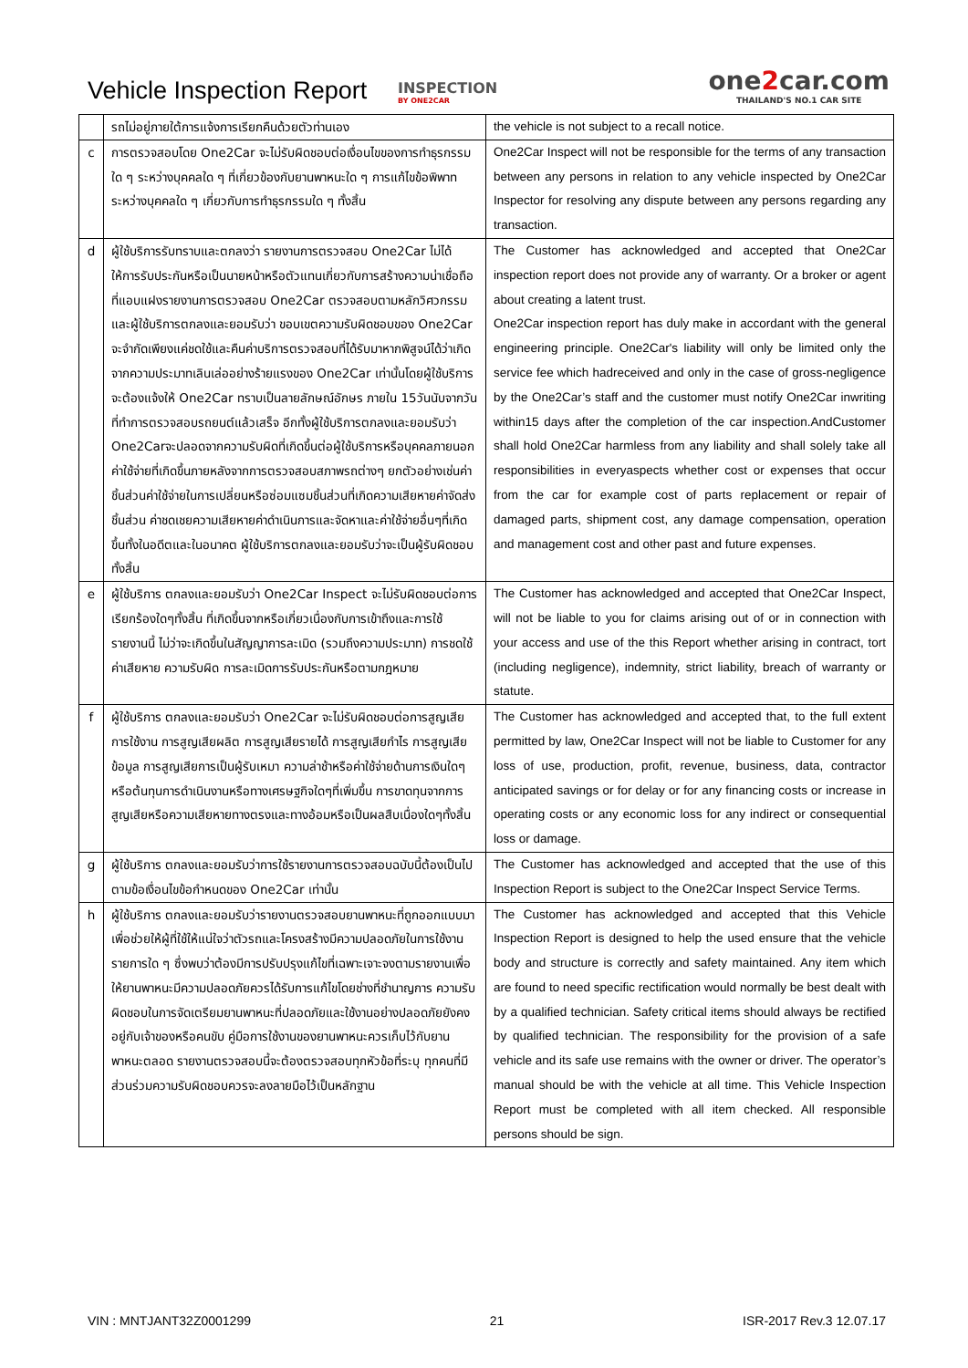Vehicle Inspection Report
INSPECTION
BY ONE2CAR
one2car.com
THAILAND'S NO.1 CAR SITE
| | รถไม่อยู่ภายใต้การแจ้งการเรียกคืนด้วยตัวท่านเอง | the vehicle is not subject to a recall notice. |
| c | การตรวจสอบโดย One2Car จะไม่รับผิดชอบต่อเงื่อนไขของการทำธุรกรรมใด ๆ ระหว่างบุคคลใด ๆ ที่เกี่ยวข้องกับยานพาหนะใด ๆ การแก้ไขข้อพิพาทระหว่างบุคคลใด ๆ เกี่ยวกับการทำธุรกรรมใด ๆ ทั้งสิ้น | One2Car Inspect will not be responsible for the terms of any transaction between any persons in relation to any vehicle inspected by One2Car Inspector for resolving any dispute between any persons regarding any transaction. |
| d | ผู้ใช้บริการรับทราบและตกลงว่า รายงานการตรวจสอบ One2Car ไม่ได้ให้การรับประกันหรือเป็นนายหน้าหรือตัวแทนเกี่ยวกับการสร้างความน่าเชื่อถือที่แอบแฝงรายงานการตรวจสอบ One2Car ตรวจสอบตามหลักวิศวกรรม และผู้ใช้บริการตกลงและยอมรับว่า ขอบเขตความรับผิดชอบของ One2Car จะจำกัดเพียงแค่ชดใช้และคืนค่าบริการตรวจสอบที่ได้รับมาหากพิสูจน์ได้ว่าเกิดจากความประมาทเลินเล่ออย่างร้ายแรงของ One2Car เท่านั้นโดยผู้ใช้บริการจะต้องแจ้งให้ One2Car ทราบเป็นลายลักษณ์อักษร ภายใน 15วันนับจากวันที่ทำการตรวจสอบรถยนต์แล้วเสร็จ อีกทั้งผู้ใช้บริการตกลงและยอมรับว่า One2Carจะปลอดจากความรับผิดที่เกิดขึ้นต่อผู้ใช้บริการหรือบุคคลภายนอก ค่าใช้จ่ายที่เกิดขึ้นภายหลังจากการตรวจสอบสภาพรถต่างๆ ยกตัวอย่างเช่นค่าชิ้นส่วนค่าใช้จ่ายในการเปลี่ยนหรือซ่อมแซมชิ้นส่วนที่เกิดความเสียหายค่าจัดส่งชิ้นส่วน ค่าชดเชยความเสียหายค่าดำเนินการและจัดหาและค่าใช้จ่ายอื่นๆที่เกิดขึ้นทั้งในอดีตและในอนาคต ผู้ใช้บริการตกลงและยอมรับว่าจะเป็นผู้รับผิดชอบทั้งสิ้น | The Customer has acknowledged and accepted that One2Car inspection report does not provide any of warranty. Or a broker or agent about creating a latent trust. One2Car inspection report has duly make in accordant with the general engineering principle. One2Car's liability will only be limited only the service fee which hadreceived and only in the case of gross-negligence by the One2Car’s staff and the customer must notify One2Car inwriting within15 days after the completion of the car inspection.AndCustomer shall hold One2Car harmless from any liability and shall solely take all responsibilities in everyaspects whether cost or expenses that occur from the car for example cost of parts replacement or repair of damaged parts, shipment cost, any damage compensation, operation and management cost and other past and future expenses. |
| e | ผู้ใช้บริการ ตกลงและยอมรับว่า One2Car Inspect จะไม่รับผิดชอบต่อการเรียกร้องใดๆทั้งสิ้น ที่เกิดขึ้นจากหรือเกี่ยวเนื่องกับการเข้าถึงและการใช้รายงานนี้ ไม่ว่าจะเกิดขึ้นในสัญญาการละเมิด (รวมถึงความประมาท) การชดใช้ค่าเสียหาย ความรับผิด การละเมิดการรับประกันหรือตามกฎหมาย | The Customer has acknowledged and accepted that One2Car Inspect, will not be liable to you for claims arising out of or in connection with your access and use of the this Report whether arising in contract, tort (including negligence), indemnity, strict liability, breach of warranty or statute. |
| f | ผู้ใช้บริการ ตกลงและยอมรับว่า One2Car จะไม่รับผิดชอบต่อการสูญเสียการใช้งาน การสูญเสียผลิต การสูญเสียรายได้ การสูญเสียกำไร การสูญเสียข้อมูล การสูญเสียการเป็นผู้รับเหมา ความล่าช้าหรือค่าใช้จ่ายด้านการเงินใดๆ หรือต้นทุนการดำเนินงานหรือทางเศรษฐกิจใดๆที่เพิ่มขึ้น การขาดทุนจากการสูญเสียหรือความเสียหายทางตรงและทางอ้อมหรือเป็นผลสืบเนื่องใดๆทั้งสิ้น | The Customer has acknowledged and accepted that, to the full extent permitted by law, One2Car Inspect will not be liable to Customer for any loss of use, production, profit, revenue, business, data, contractor anticipated savings or for delay or for any financing costs or increase in operating costs or any economic loss for any indirect or consequential loss or damage. |
| g | ผู้ใช้บริการ ตกลงและยอมรับว่าการใช้รายงานการตรวจสอบฉบับนี้ต้องเป็นไปตามข้อเงื่อนไขข้อกำหนดของ One2Car เท่านั้น | The Customer has acknowledged and accepted that the use of this Inspection Report is subject to the One2Car Inspect Service Terms. |
| h | ผู้ใช้บริการ ตกลงและยอมรับว่ารายงานตรวจสอบยานพาหนะที่ถูกออกแบบมาเพื่อช่วยให้ผู้ที่ใช้ให้แน่ใจว่าตัวรถและโครงสร้างมีความปลอดภัยในการใช้งาน รายการใด ๆ ซึ่งพบว่าต้องมีการปรับปรุงแก้ไขที่เฉพาะเจาะจงตามรายงานเพื่อให้ยานพาหนะมีความปลอดภัยควรได้รับการแก้ไขโดยช่างที่ชำนาญการ ความรับผิดชอบในการจัดเตรียมยานพาหนะที่ปลอดภัยและใช้งานอย่างปลอดภัยยังคงอยู่กับเจ้าของหรือคนขับ คู่มือการใช้งานของยานพาหนะควรเก็บไว้กับยานพาหนะตลอด รายงานตรวจสอบนี้จะต้องตรวจสอบทุกหัวข้อที่ระบุ ทุกคนที่มีส่วนร่วมความรับผิดชอบควรจะลงลายมือไว้เป็นหลักฐาน | The Customer has acknowledged and accepted that this Vehicle Inspection Report is designed to help the used ensure that the vehicle body and structure is correctly and safety maintained. Any item which are found to need specific rectification would normally be best dealt with by a qualified technician. Safety critical items should always be rectified by qualified technician. The responsibility for the provision of a safe vehicle and its safe use remains with the owner or driver. The operator’s manual should be with the vehicle at all time. This Vehicle Inspection Report must be completed with all item checked. All responsible persons should be sign. |
VIN : MNTJANT32Z0001299 21 ISR-2017 Rev.3 12.07.17